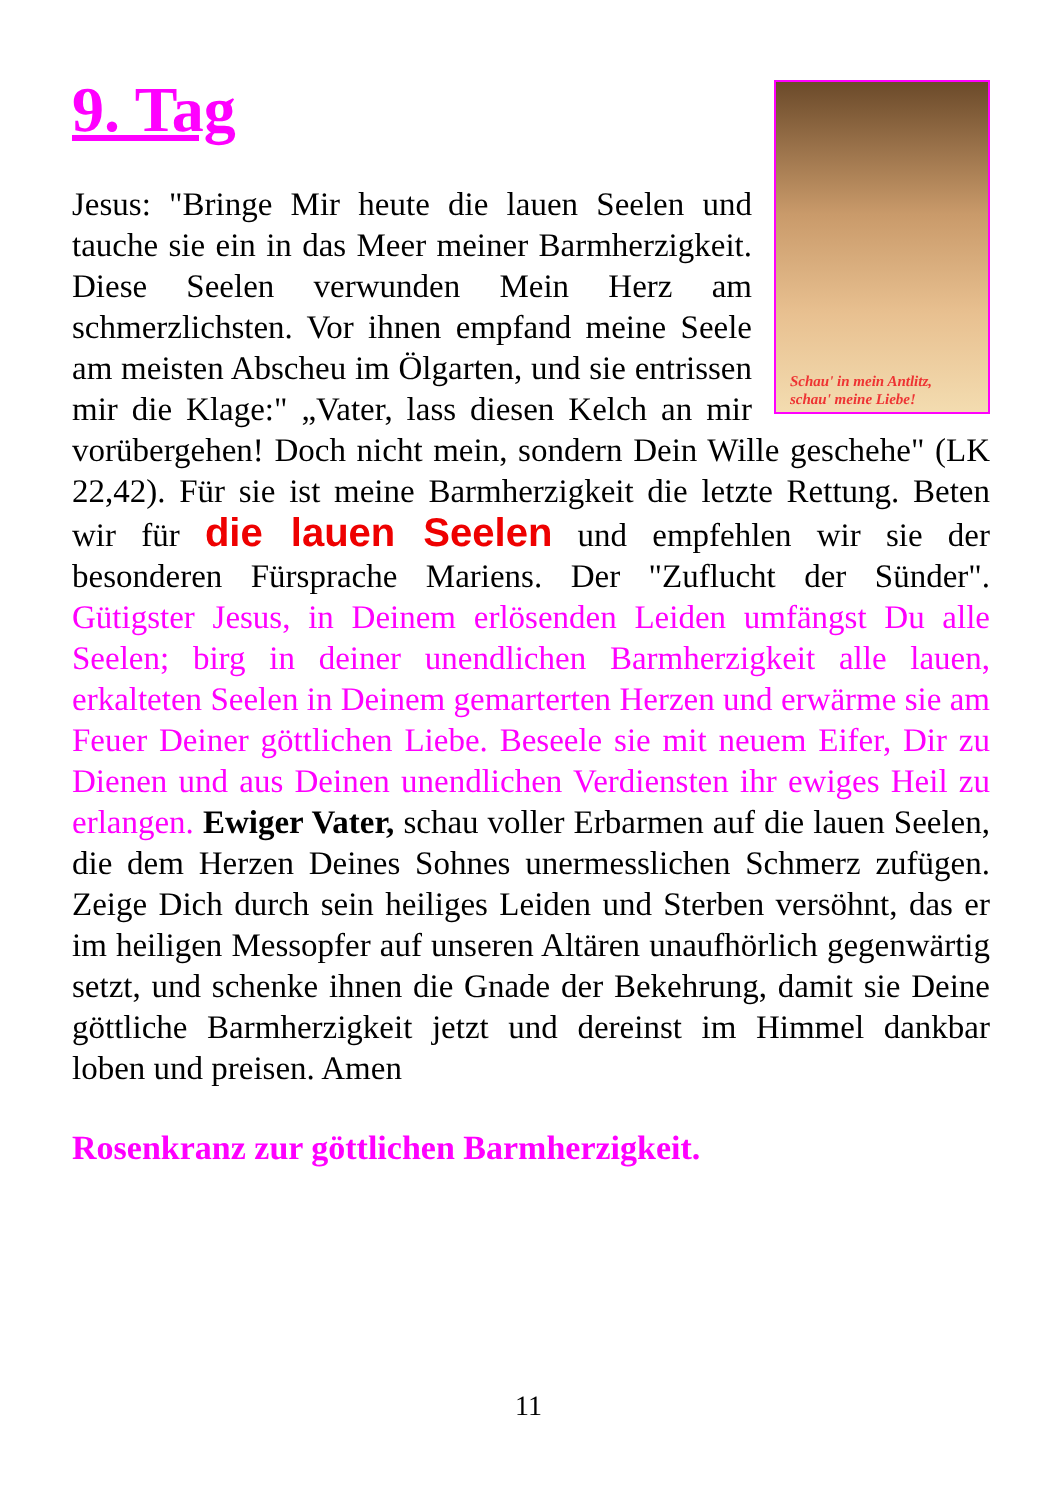9. Tag
Schau' in mein Antlitz,
schau' meine Liebe!
Jesus: "Bringe Mir heute die lauen Seelen und tauche sie ein in das Meer meiner Barmherzigkeit. Diese Seelen verwunden Mein Herz am schmerzlichsten. Vor ihnen empfand meine Seele am meisten Abscheu im Ölgarten, und sie entrissen mir die Klage:" „Vater, lass diesen Kelch an mir vorübergehen! Doch nicht mein, sondern Dein Wille geschehe" (LK 22,42). Für sie ist meine Barmherzigkeit die letzte Rettung. Beten wir für die lauen Seelen und empfehlen wir sie der besonderen Fürsprache Mariens. Der "Zuflucht der Sünder". Gütigster Jesus, in Deinem erlösenden Leiden umfängst Du alle Seelen; birg in deiner unendlichen Barmherzigkeit alle lauen, erkalteten Seelen in Deinem gemarterten Herzen und erwärme sie am Feuer Deiner göttlichen Liebe. Beseele sie mit neuem Eifer, Dir zu Dienen und aus Deinen unendlichen Verdiensten ihr ewiges Heil zu erlangen. Ewiger Vater, schau voller Erbarmen auf die lauen Seelen, die dem Herzen Deines Sohnes unermesslichen Schmerz zufügen. Zeige Dich durch sein heiliges Leiden und Sterben versöhnt, das er im heiligen Messopfer auf unseren Altären unaufhörlich gegenwärtig setzt, und schenke ihnen die Gnade der Bekehrung, damit sie Deine göttliche Barmherzigkeit jetzt und dereinst im Himmel dankbar loben und preisen. Amen
Rosenkranz zur göttlichen Barmherzigkeit.
11